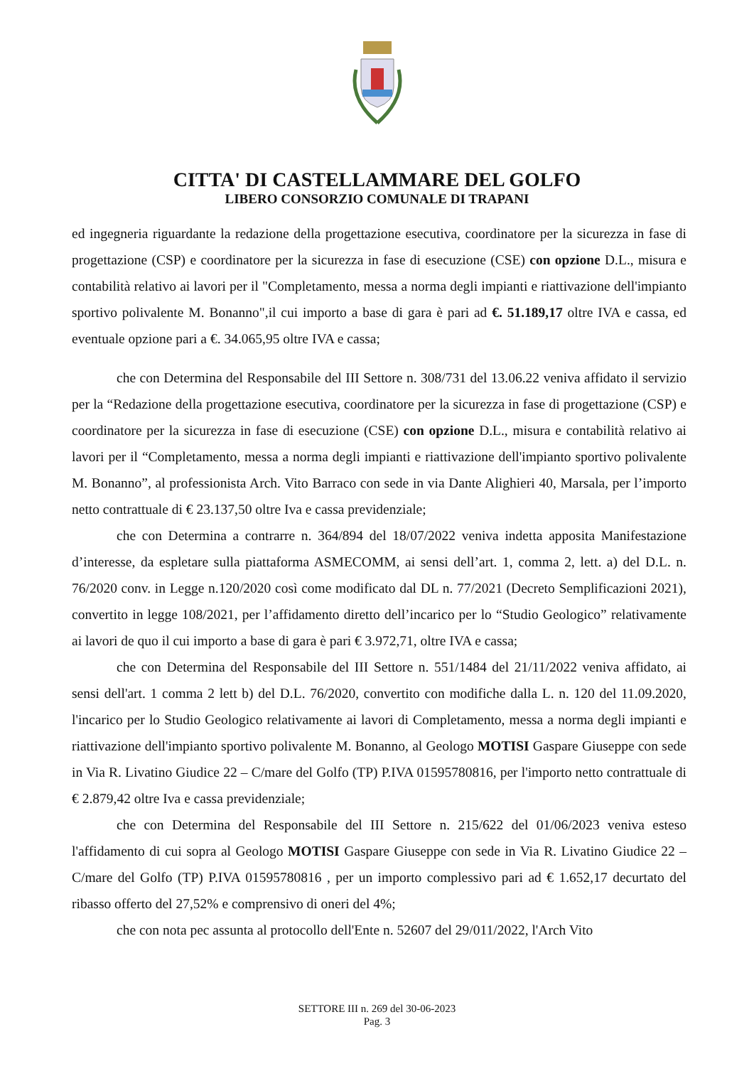CITTA' DI CASTELLAMMARE DEL GOLFO
LIBERO CONSORZIO COMUNALE DI TRAPANI
ed ingegneria riguardante la redazione della progettazione esecutiva, coordinatore per la sicurezza in fase di progettazione (CSP) e coordinatore per la sicurezza in fase di esecuzione (CSE) con opzione D.L., misura e contabilità relativo ai lavori per il "Completamento, messa a norma degli impianti e riattivazione dell'impianto sportivo polivalente M. Bonanno",il cui importo a base di gara è pari ad €. 51.189,17 oltre IVA e cassa, ed eventuale opzione pari a €. 34.065,95 oltre IVA e cassa;
che con Determina del Responsabile del III Settore n. 308/731 del 13.06.22 veniva affidato il servizio per la “Redazione della progettazione esecutiva, coordinatore per la sicurezza in fase di progettazione (CSP) e coordinatore per la sicurezza in fase di esecuzione (CSE) con opzione D.L., misura e contabilità relativo ai lavori per il “Completamento, messa a norma degli impianti e riattivazione dell'impianto sportivo polivalente M. Bonanno”, al professionista Arch. Vito Barraco con sede in via Dante Alighieri 40, Marsala, per l’importo netto contrattuale di € 23.137,50 oltre Iva e cassa previdenziale;
che con Determina a contrarre n. 364/894 del 18/07/2022 veniva indetta apposita Manifestazione d’interesse, da espletare sulla piattaforma ASMECOMM, ai sensi dell’art. 1, comma 2, lett. a) del D.L. n. 76/2020 conv. in Legge n.120/2020 così come modificato dal DL n. 77/2021 (Decreto Semplificazioni 2021), convertito in legge 108/2021, per l’affidamento diretto dell’incarico per lo “Studio Geologico” relativamente ai lavori de quo il cui importo a base di gara è pari € 3.972,71, oltre IVA e cassa;
che con Determina del Responsabile del III Settore n. 551/1484 del 21/11/2022 veniva affidato, ai sensi dell'art. 1 comma 2 lett b) del D.L. 76/2020, convertito con modifiche dalla L. n. 120 del 11.09.2020, l'incarico per lo Studio Geologico relativamente ai lavori di Completamento, messa a norma degli impianti e riattivazione dell'impianto sportivo polivalente M. Bonanno, al Geologo MOTISI Gaspare Giuseppe con sede in Via R. Livatino Giudice 22 – C/mare del Golfo (TP) P.IVA 01595780816, per l'importo netto contrattuale di € 2.879,42 oltre Iva e cassa previdenziale;
che con Determina del Responsabile del III Settore n. 215/622 del 01/06/2023 veniva esteso l'affidamento di cui sopra al Geologo MOTISI Gaspare Giuseppe con sede in Via R. Livatino Giudice 22 – C/mare del Golfo (TP) P.IVA 01595780816 , per un importo complessivo pari ad € 1.652,17 decurtato del ribasso offerto del 27,52% e comprensivo di oneri del 4%;
che con nota pec assunta al protocollo dell'Ente n. 52607 del 29/011/2022, l'Arch Vito
SETTORE III n. 269 del 30-06-2023
Pag. 3